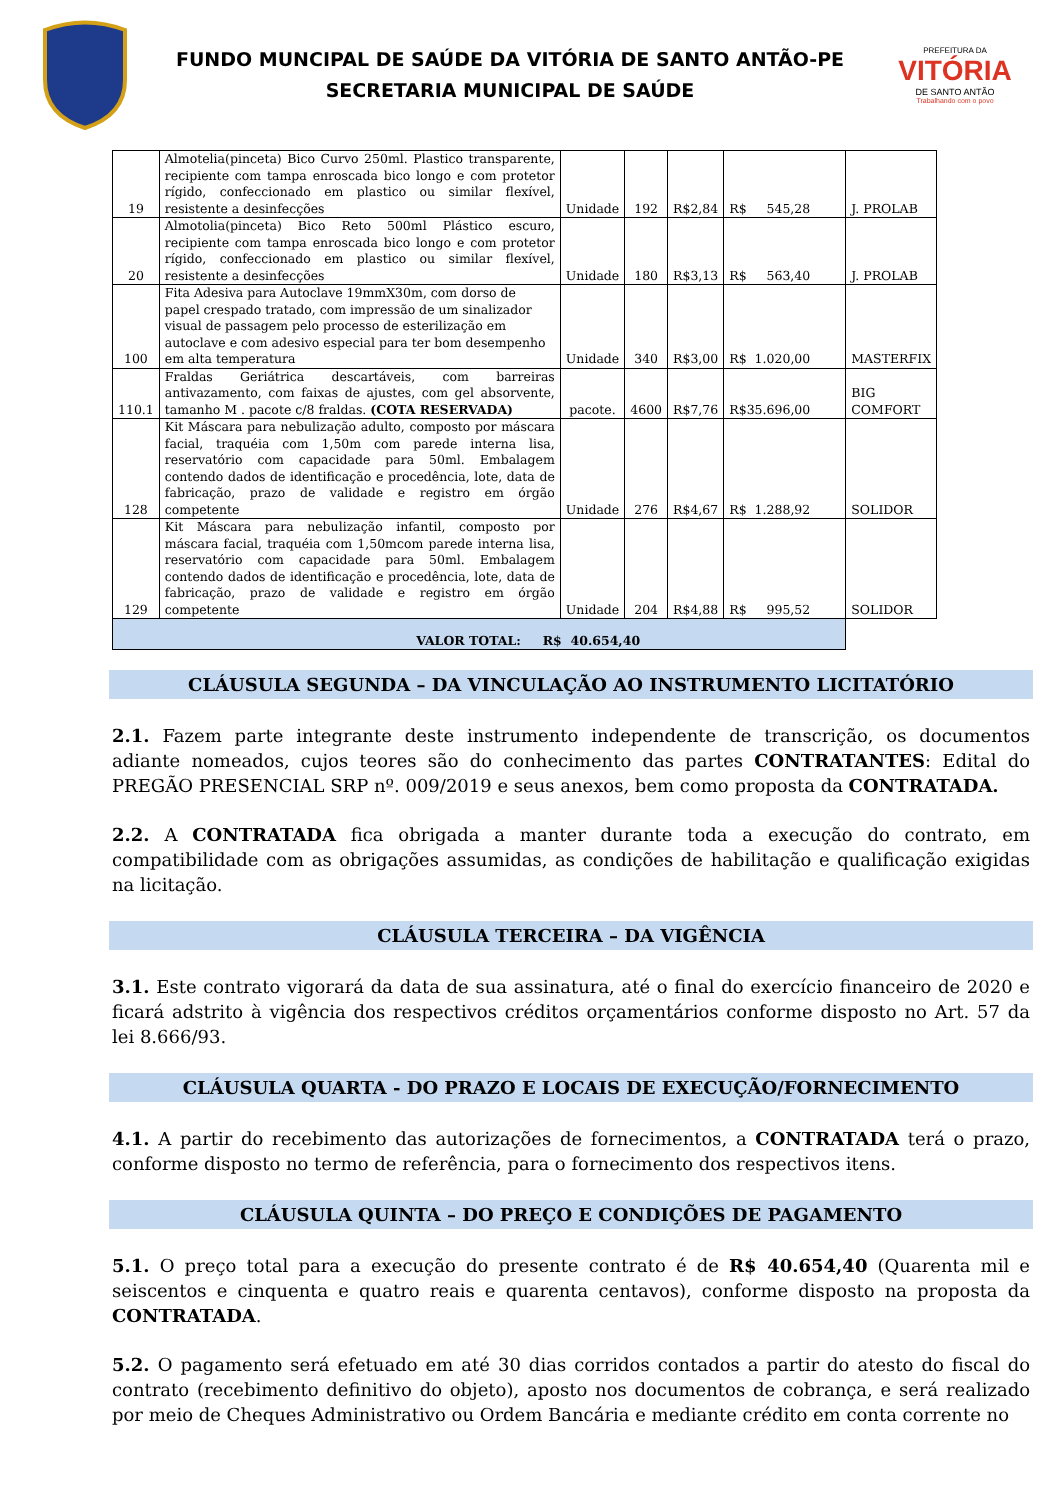FUNDO MUNCIPAL DE SAÚDE DA VITÓRIA DE SANTO ANTÃO-PE
SECRETARIA MUNICIPAL DE SAÚDE
PREFEITURA DA
VITÓRIA
DE SANTO ANTÃO
Trabalhando com o povo
| 19 | Almotelia(pinceta) Bico Curvo 250ml. Plastico transparente, recipiente com tampa enroscada bico longo e com protetor rígido, confeccionado em plastico ou similar flexível, resistente a desinfecções | Unidade | 192 | R$ 2,84 | R$ 545,28 | J. PROLAB |
| 20 | Almotolia(pinceta) Bico Reto 500ml Plástico escuro, recipiente com tampa enroscada bico longo e com protetor rígido, confeccionado em plastico ou similar flexível, resistente a desinfecções | Unidade | 180 | R$ 3,13 | R$ 563,40 | J. PROLAB |
| 100 | Fita Adesiva para Autoclave 19mmX30m, com dorso de papel crespado tratado, com impressão de um sinalizador visual de passagem pelo processo de esterilização em autoclave e com adesivo especial para ter bom desempenho em alta temperatura | Unidade | 340 | R$ 3,00 | R$ 1.020,00 | MASTERFIX |
| 110.1 | Fraldas Geriátrica descartáveis, com barreiras antivazamento, com faixas de ajustes, com gel absorvente, tamanho M . pacote c/8 fraldas. (COTA RESERVADA) | pacote. | 4600 | R$ 7,76 | R$ 35.696,00 | BIG COMFORT |
| 128 | Kit Máscara para nebulização adulto, composto por máscara facial, traquéia com 1,50m com parede interna lisa, reservatório com capacidade para 50ml. Embalagem contendo dados de identificação e procedência, lote, data de fabricação, prazo de validade e registro em órgão competente | Unidade | 276 | R$ 4,67 | R$ 1.288,92 | SOLIDOR |
| 129 | Kit Máscara para nebulização infantil, composto por máscara facial, traquéia com 1,50mcom parede interna lisa, reservatório com capacidade para 50ml. Embalagem contendo dados de identificação e procedência, lote, data de fabricação, prazo de validade e registro em órgão competente | Unidade | 204 | R$ 4,88 | R$ 995,52 | SOLIDOR |
| VALOR TOTAL: R$ 40.654,40 | | | | | | |
CLÁUSULA SEGUNDA – DA VINCULAÇÃO AO INSTRUMENTO LICITATÓRIO
2.1. Fazem parte integrante deste instrumento independente de transcrição, os documentos adiante nomeados, cujos teores são do conhecimento das partes CONTRATANTES: Edital do PREGÃO PRESENCIAL SRP nº. 009/2019 e seus anexos, bem como proposta da CONTRATADA.
2.2. A CONTRATADA fica obrigada a manter durante toda a execução do contrato, em compatibilidade com as obrigações assumidas, as condições de habilitação e qualificação exigidas na licitação.
CLÁUSULA TERCEIRA – DA VIGÊNCIA
3.1. Este contrato vigorará da data de sua assinatura, até o final do exercício financeiro de 2020 e ficará adstrito à vigência dos respectivos créditos orçamentários conforme disposto no Art. 57 da lei 8.666/93.
CLÁUSULA QUARTA - DO PRAZO E LOCAIS DE EXECUÇÃO/FORNECIMENTO
4.1. A partir do recebimento das autorizações de fornecimentos, a CONTRATADA terá o prazo, conforme disposto no termo de referência, para o fornecimento dos respectivos itens.
CLÁUSULA QUINTA – DO PREÇO E CONDIÇÕES DE PAGAMENTO
5.1. O preço total para a execução do presente contrato é de R$ 40.654,40 (Quarenta mil e seiscentos e cinquenta e quatro reais e quarenta centavos), conforme disposto na proposta da CONTRATADA.
5.2. O pagamento será efetuado em até 30 dias corridos contados a partir do atesto do fiscal do contrato (recebimento definitivo do objeto), aposto nos documentos de cobrança, e será realizado por meio de Cheques Administrativo ou Ordem Bancária e mediante crédito em conta corrente no